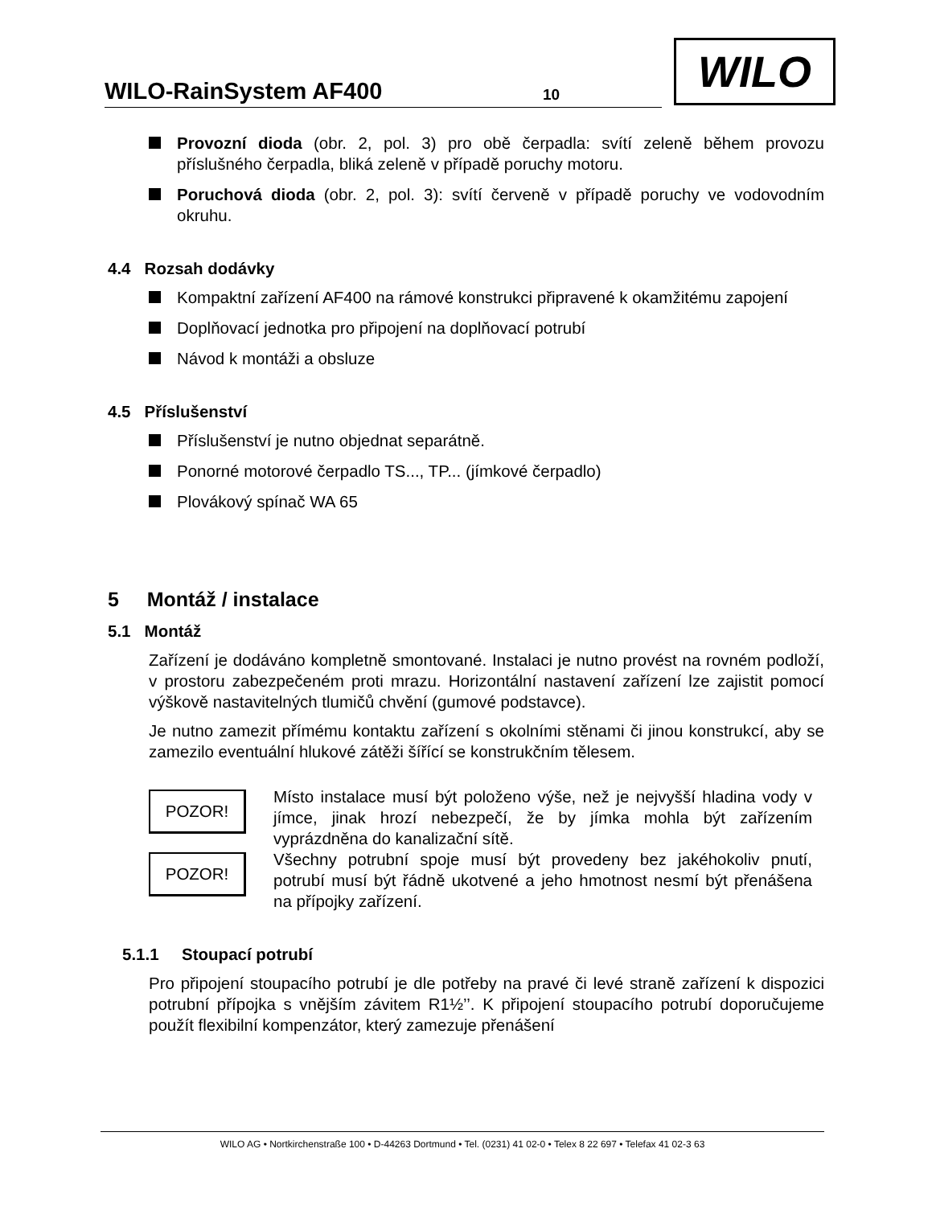WILO-RainSystem AF400 10
WILO
Provozní dioda (obr. 2, pol. 3) pro obě čerpadla: svítí zeleně během provozu příslušného čerpadla, bliká zeleně v případě poruchy motoru.
Poruchová dioda (obr. 2, pol. 3): svítí červeně v případě poruchy ve vodovodním okruhu.
4.4 Rozsah dodávky
Kompaktní zařízení AF400 na rámové konstrukci připravené k okamžitému zapojení
Doplňovací jednotka pro připojení na doplňovací potrubí
Návod k montáži a obsluze
4.5 Příslušenství
Příslušenství je nutno objednat separátně.
Ponorné motorové čerpadlo TS..., TP... (jímkové čerpadlo)
Plovákový spínač WA 65
5 Montáž / instalace
5.1 Montáž
Zařízení je dodáváno kompletně smontované. Instalaci je nutno provést na rovném podloží, v prostoru zabezpečeném proti mrazu. Horizontální nastavení zařízení lze zajistit pomocí výškově nastavitelných tlumičů chvění (gumové podstavce).
Je nutno zamezit přímému kontaktu zařízení s okolními stěnami či jinou konstrukcí, aby se zamezilo eventuální hlukové zátěži šířící se konstrukčním tělesem.
POZOR!
Místo instalace musí být položeno výše, než je nejvyšší hladina vody v jímce, jinak hrozí nebezpečí, že by jímka mohla být zařízením vyprázdněna do kanalizační sítě.
POZOR!
Všechny potrubní spoje musí být provedeny bez jakéhokoliv pnutí, potrubí musí být řádně ukotvené a jeho hmotnost nesmí být přenášena na přípojky zařízení.
5.1.1 Stoupací potrubí
Pro připojení stoupacího potrubí je dle potřeby na pravé či levé straně zařízení k dispozici potrubní přípojka s vnějším závitem R1½’’. K připojení stoupacího potrubí doporučujeme použít flexibilní kompenzátor, který zamezuje přenášení
WILO AG • Nortkirchenstraße 100 • D-44263 Dortmund • Tel. (0231) 41 02-0 • Telex 8 22 697 • Telefax 41 02-3 63